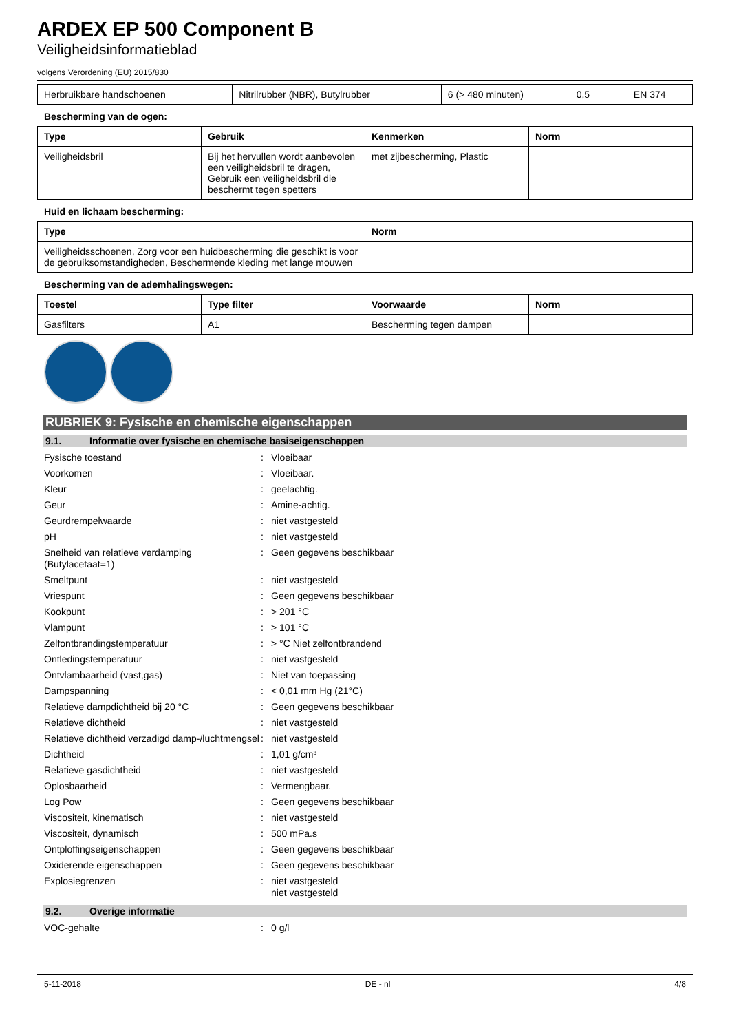ARDEX EP 500 Component B
Veiligheidsinformatieblad
volgens Verordening (EU) 2015/830
| Herbruikbare handschoenen | Nitrilrubber (NBR), Butylrubber | 6 (> 480 minuten) | 0,5 | | EN 374 |
Bescherming van de ogen:
| Type | Gebruik | Kenmerken | Norm |
| --- | --- | --- | --- |
| Veiligheidsbril | Bij het hervullen wordt aanbevolen een veiligheidsbril te dragen, Gebruik een veiligheidsbril die beschermt tegen spetters | met zijbescherming, Plastic | |
Huid en lichaam bescherming:
| Type | Norm |
| --- | --- |
| Veiligheidsschoenen, Zorg voor een huidbescherming die geschikt is voor de gebruiksomstandigheden, Beschermende kleding met lange mouwen | |
Bescherming van de ademhalingswegen:
| Toestel | Type filter | Voorwaarde | Norm |
| --- | --- | --- | --- |
| Gasfilters | A1 | Bescherming tegen dampen | |
RUBRIEK 9: Fysische en chemische eigenschappen
9.1. Informatie over fysische en chemische basiseigenschappen
Fysische toestand : Vloeibaar
Voorkomen : Vloeibaar.
Kleur : geelachtig.
Geur : Amine-achtig.
Geurdrempelwaarde : niet vastgesteld
pH : niet vastgesteld
Snelheid van relatieve verdamping (Butylacetaat=1)
: Geen gegevens beschikbaar
Smeltpunt : niet vastgesteld
Vriespunt : Geen gegevens beschikbaar
Kookpunt : > 201 °C
Vlampunt : > 101 °C
Zelfontbrandingstemperatuur : > °C Niet zelfontbrandend
Ontledingstemperatuur : niet vastgesteld
Ontvlambaarheid (vast,gas) : Niet van toepassing
Dampspanning : < 0,01 mm Hg (21°C)
Relatieve dampdichtheid bij 20 °C : Geen gegevens beschikbaar
Relatieve dichtheid : niet vastgesteld
Relatieve dichtheid verzadigd damp-/luchtmengsel
: niet vastgesteld
Dichtheid : 1,01 g/cm³
Relatieve gasdichtheid : niet vastgesteld
Oplosbaarheid : Vermengbaar.
Log Pow : Geen gegevens beschikbaar
Viscositeit, kinematisch : niet vastgesteld
Viscositeit, dynamisch : 500 mPa.s
Ontploffingseigenschappen : Geen gegevens beschikbaar
Oxiderende eigenschappen : Geen gegevens beschikbaar
Explosiegrenzen : niet vastgesteld
niet vastgesteld
9.2. Overige informatie
VOC-gehalte : 0 g/l
5-11-2018 DE - nl 4/8